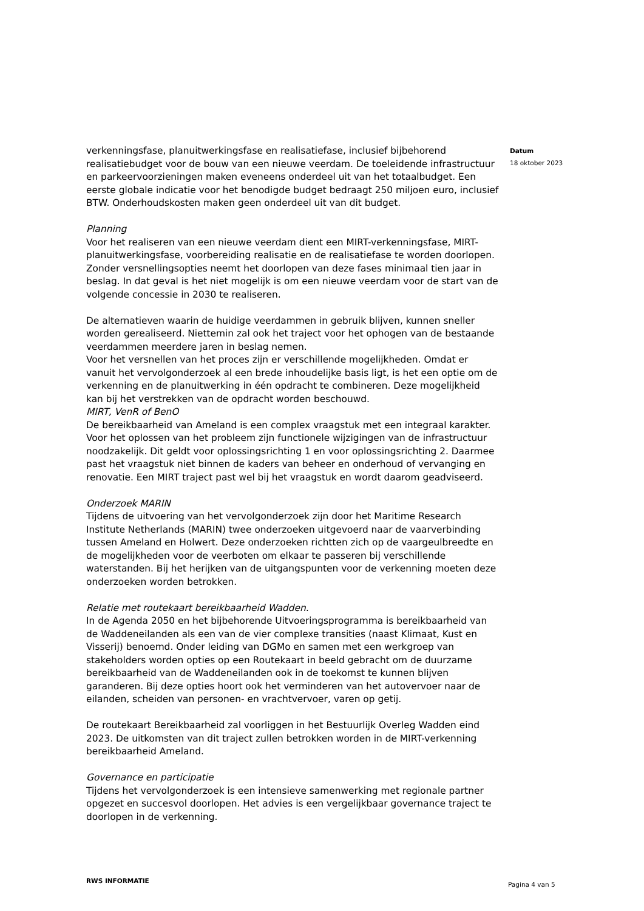verkenningsfase, planuitwerkingsfase en realisatiefase, inclusief bijbehorend realisatiebudget voor de bouw van een nieuwe veerdam. De toeleidende infrastructuur en parkeervoorzieningen maken eveneens onderdeel uit van het totaalbudget. Een eerste globale indicatie voor het benodigde budget bedraagt 250 miljoen euro, inclusief BTW. Onderhoudskosten maken geen onderdeel uit van dit budget.
Planning
Voor het realiseren van een nieuwe veerdam dient een MIRT-verkenningsfase, MIRT-planuitwerkingsfase, voorbereiding realisatie en de realisatiefase te worden doorlopen. Zonder versnellingsopties neemt het doorlopen van deze fases minimaal tien jaar in beslag. In dat geval is het niet mogelijk is om een nieuwe veerdam voor de start van de volgende concessie in 2030 te realiseren.
De alternatieven waarin de huidige veerdammen in gebruik blijven, kunnen sneller worden gerealiseerd. Niettemin zal ook het traject voor het ophogen van de bestaande veerdammen meerdere jaren in beslag nemen.
Voor het versnellen van het proces zijn er verschillende mogelijkheden. Omdat er vanuit het vervolgonderzoek al een brede inhoudelijke basis ligt, is het een optie om de verkenning en de planuitwerking in één opdracht te combineren. Deze mogelijkheid kan bij het verstrekken van de opdracht worden beschouwd.
MIRT, VenR of BenO
De bereikbaarheid van Ameland is een complex vraagstuk met een integraal karakter. Voor het oplossen van het probleem zijn functionele wijzigingen van de infrastructuur noodzakelijk. Dit geldt voor oplossingsrichting 1 en voor oplossingsrichting 2. Daarmee past het vraagstuk niet binnen de kaders van beheer en onderhoud of vervanging en renovatie. Een MIRT traject past wel bij het vraagstuk en wordt daarom geadviseerd.
Onderzoek MARIN
Tijdens de uitvoering van het vervolgonderzoek zijn door het Maritime Research Institute Netherlands (MARIN) twee onderzoeken uitgevoerd naar de vaarverbinding tussen Ameland en Holwert. Deze onderzoeken richtten zich op de vaargeulbreedte en de mogelijkheden voor de veerboten om elkaar te passeren bij verschillende waterstanden. Bij het herijken van de uitgangspunten voor de verkenning moeten deze onderzoeken worden betrokken.
Relatie met routekaart bereikbaarheid Wadden.
In de Agenda 2050 en het bijbehorende Uitvoeringsprogramma is bereikbaarheid van de Waddeneilanden als een van de vier complexe transities (naast Klimaat, Kust en Visserij) benoemd. Onder leiding van DGMo en samen met een werkgroep van stakeholders worden opties op een Routekaart in beeld gebracht om de duurzame bereikbaarheid van de Waddeneilanden ook in de toekomst te kunnen blijven garanderen. Bij deze opties hoort ook het verminderen van het autovervoer naar de eilanden, scheiden van personen- en vrachtvervoer, varen op getij.
De routekaart Bereikbaarheid zal voorliggen in het Bestuurlijk Overleg Wadden eind 2023. De uitkomsten van dit traject zullen betrokken worden in de MIRT-verkenning bereikbaarheid Ameland.
Governance en participatie
Tijdens het vervolgonderzoek is een intensieve samenwerking met regionale partner opgezet en succesvol doorlopen. Het advies is een vergelijkbaar governance traject te doorlopen in de verkenning.
Datum
18 oktober 2023
RWS INFORMATIE Pagina 4 van 5